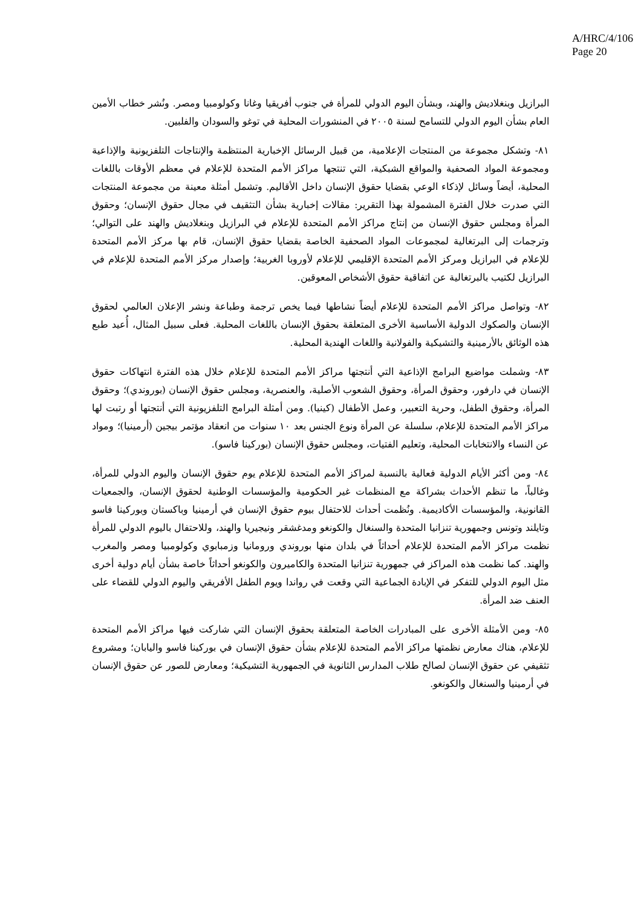A/HRC/4/106
Page 20
البرازيل وبنغلاديش والهند، وبشأن اليوم الدولي للمرأة في جنوب أفريقيا وغانا وكولومبيا ومصر. ونُشر خطاب الأمين العام بشأن اليوم الدولي للتسامح لسنة ٢٠٠٥ في المنشورات المحلية في توغو والسودان والفلبين.
٨١- وتشكل مجموعة من المنتجات الإعلامية، من قبيل الرسائل الإخبارية المنتظمة والإنتاجات التلفزيونية والإذاعية ومجموعة المواد الصحفية والمواقع الشبكية، التي تنتجها مراكز الأمم المتحدة للإعلام في معظم الأوقات باللغات المحلية، أيضاً وسائل لإذكاء الوعي بقضايا حقوق الإنسان داخل الأقاليم. وتشمل أمثلة معينة من مجموعة المنتجات التي صدرت خلال الفترة المشمولة بهذا التقرير: مقالات إخبارية بشأن التثقيف في مجال حقوق الإنسان؛ وحقوق المرأة ومجلس حقوق الإنسان من إنتاج مراكز الأمم المتحدة للإعلام في البرازيل وبنغلاديش والهند على التوالي؛ وترجمات إلى البرتغالية لمجموعات المواد الصحفية الخاصة بقضايا حقوق الإنسان، قام بها مركز الأمم المتحدة للإعلام في البرازيل ومركز الأمم المتحدة الإقليمي للإعلام لأوروبا الغربية؛ وإصدار مركز الأمم المتحدة للإعلام في البرازيل لكتيب بالبرتغالية عن اتفاقية حقوق الأشخاص المعوقين.
٨٢- وتواصل مراكز الأمم المتحدة للإعلام أيضاً نشاطها فيما يخص ترجمة وطباعة ونشر الإعلان العالمي لحقوق الإنسان والصكوك الدولية الأساسية الأخرى المتعلقة بحقوق الإنسان باللغات المحلية. فعلى سبيل المثال، أُعيد طبع هذه الوثائق بالأرمينية والتشيكية والفولانية واللغات الهندية المحلية.
٨٣- وشملت مواضيع البرامج الإذاعية التي أنتجتها مراكز الأمم المتحدة للإعلام خلال هذه الفترة انتهاكات حقوق الإنسان في دارفور، وحقوق المرأة، وحقوق الشعوب الأصلية، والعنصرية، ومجلس حقوق الإنسان (بوروندي)؛ وحقوق المرأة، وحقوق الطفل، وحرية التعبير، وعمل الأطفال (كينيا). ومن أمثلة البرامج التلفزيونية التي أنتجتها أو رتبت لها مراكز الأمم المتحدة للإعلام، سلسلة عن المرأة ونوع الجنس بعد ١٠ سنوات من انعقاد مؤتمر بيجين (أرمينيا)؛ ومواد عن النساء والانتخابات المحلية، وتعليم الفتيات، ومجلس حقوق الإنسان (بوركينا فاسو).
٨٤- ومن أكثر الأيام الدولية فعالية بالنسبة لمراكز الأمم المتحدة للإعلام يوم حقوق الإنسان واليوم الدولي للمرأة، وغالباً، ما تنظم الأحداث بشراكة مع المنظمات غير الحكومية والمؤسسات الوطنية لحقوق الإنسان، والجمعيات القانونية، والمؤسسات الأكاديمية. ونُظمت أحداث للاحتفال بيوم حقوق الإنسان في أرمينيا وباكستان وبوركينا فاسو وتايلند وتونس وجمهورية تنزانيا المتحدة والسنغال والكونغو ومدغشقر ونيجيريا والهند، وللاحتفال باليوم الدولي للمرأة نظمت مراكز الأمم المتحدة للإعلام أحداثاً في بلدان منها بوروندي ورومانيا وزمبابوي وكولومبيا ومصر والمغرب والهند. كما نظمت هذه المراكز في جمهورية تنزانيا المتحدة والكاميرون والكونغو أحداثاً خاصة بشأن أيام دولية أخرى مثل اليوم الدولي للتفكر في الإبادة الجماعية التي وقعت في رواندا ويوم الطفل الأفريقي واليوم الدولي للقضاء على العنف ضد المرأة.
٨٥- ومن الأمثلة الأخرى على المبادرات الخاصة المتعلقة بحقوق الإنسان التي شاركت فيها مراكز الأمم المتحدة للإعلام، هناك معارض نظمتها مراكز الأمم المتحدة للإعلام بشأن حقوق الإنسان في بوركينا فاسو واليابان؛ ومشروع تثقيفي عن حقوق الإنسان لصالح طلاب المدارس الثانوية في الجمهورية التشيكية؛ ومعارض للصور عن حقوق الإنسان في أرمينيا والسنغال والكونغو.